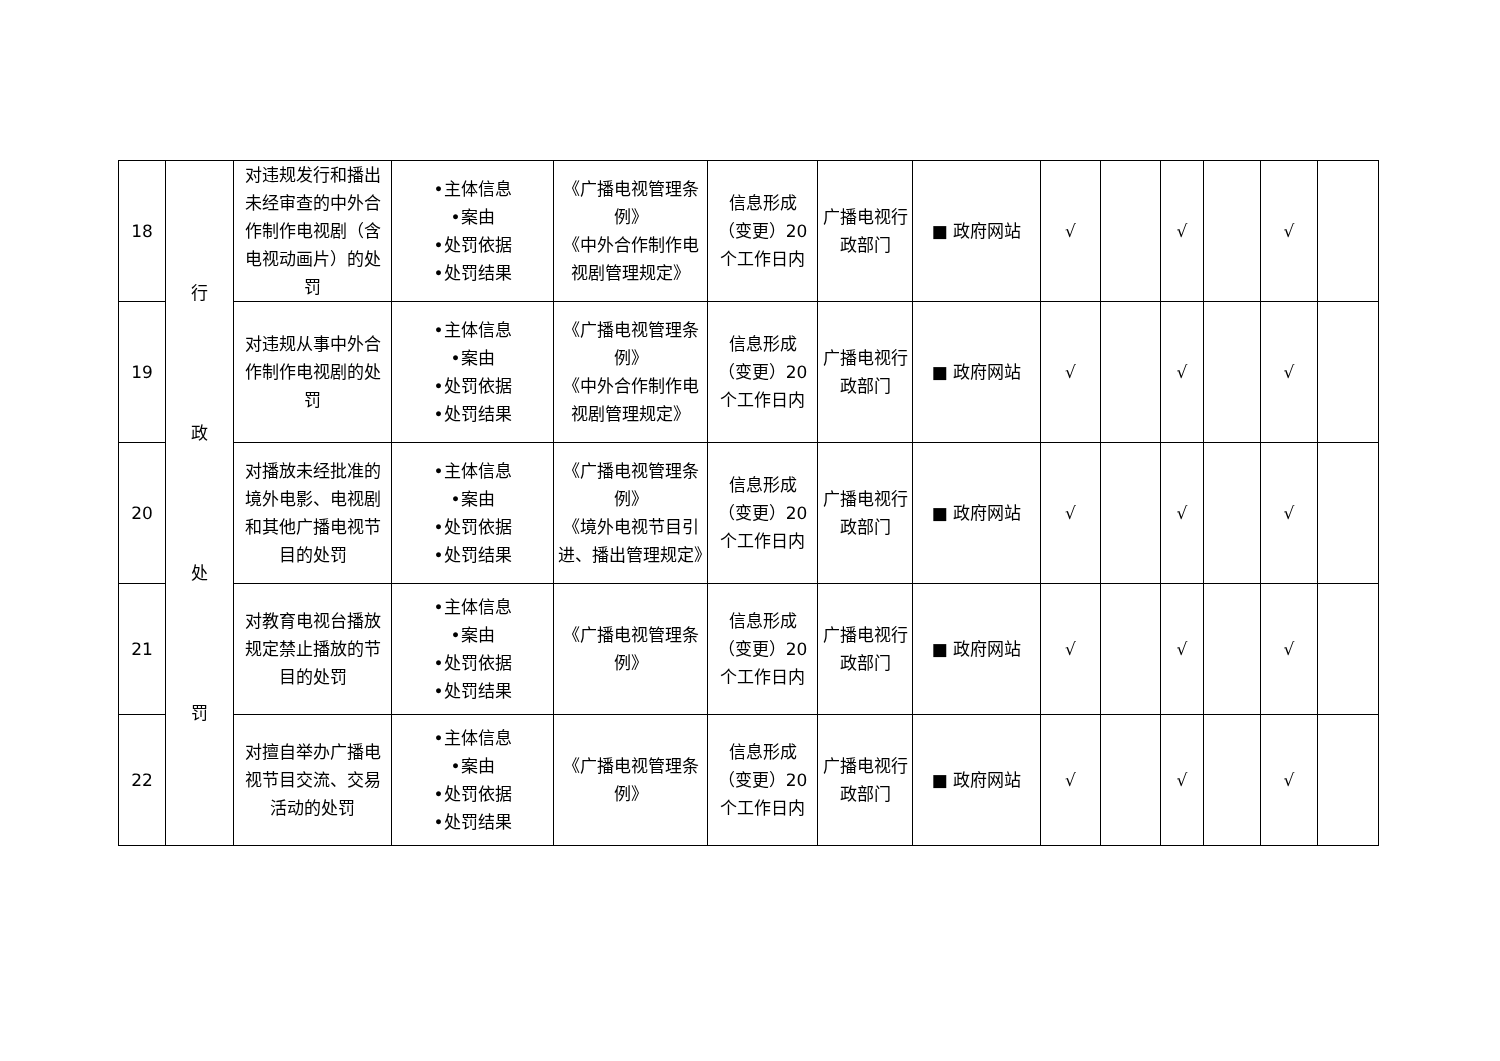| 18 | 行 政 处 罚 | 对违规发行和播出未经审查的中外合作制作电视剧（含电视动画片）的处罚 | •主体信息 •案由 •处罚依据 •处罚结果 | 《广播电视管理条例》 《中外合作制作电视剧管理规定》 | 信息形成（变更）20个工作日内 | 广播电视行政部门 | ■ 政府网站 | √ | | √ | | √ | |
| 19 | | 对违规从事中外合作制作电视剧的处罚 | •主体信息 •案由 •处罚依据 •处罚结果 | 《广播电视管理条例》 《中外合作制作电视剧管理规定》 | 信息形成（变更）20个工作日内 | 广播电视行政部门 | ■ 政府网站 | √ | | √ | | √ | |
| 20 | | 对播放未经批准的境外电影、电视剧和其他广播电视节目的处罚 | •主体信息 •案由 •处罚依据 •处罚结果 | 《广播电视管理条例》 《境外电视节目引进、播出管理规定》 | 信息形成（变更）20个工作日内 | 广播电视行政部门 | ■ 政府网站 | √ | | √ | | √ | |
| 21 | | 对教育电视台播放规定禁止播放的节目的处罚 | •主体信息 •案由 •处罚依据 •处罚结果 | 《广播电视管理条例》 | 信息形成（变更）20个工作日内 | 广播电视行政部门 | ■ 政府网站 | √ | | √ | | √ | |
| 22 | | 对擅自举办广播电视节目交流、交易活动的处罚 | •主体信息 •案由 •处罚依据 •处罚结果 | 《广播电视管理条例》 | 信息形成（变更）20个工作日内 | 广播电视行政部门 | ■ 政府网站 | √ | | √ | | √ | |